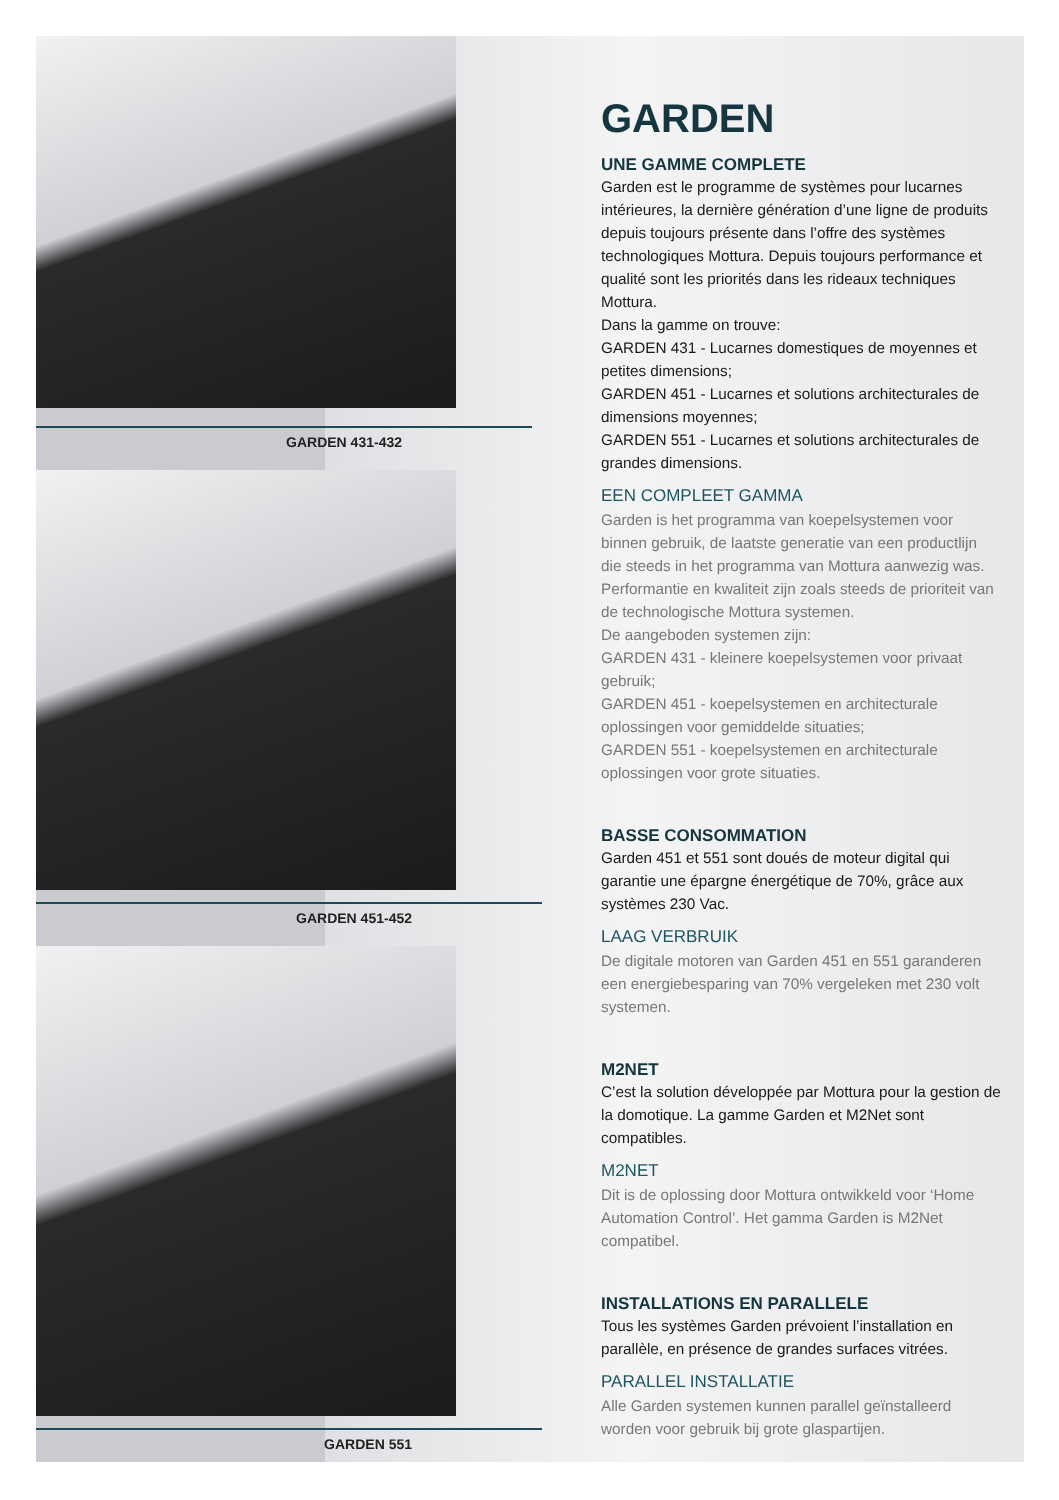GARDEN 431-432
GARDEN 451-452
GARDEN 551
GARDEN
UNE GAMME COMPLETE
Garden est le programme de systèmes pour lucarnes intérieures, la dernière génération d’une ligne de produits depuis toujours présente dans l’offre des systèmes technologiques Mottura. Depuis toujours performance et qualité sont les priorités dans les rideaux techniques Mottura.
Dans la gamme on trouve:
GARDEN 431 - Lucarnes domestiques de moyennes et petites dimensions;
GARDEN 451 - Lucarnes et solutions architecturales de dimensions moyennes;
GARDEN 551 - Lucarnes et solutions architecturales de grandes dimensions.
EEN COMPLEET GAMMA
Garden is het programma van koepelsystemen voor binnen gebruik, de laatste generatie van een productlijn die steeds in het programma van Mottura aanwezig was.
Performantie en kwaliteit zijn zoals steeds de prioriteit van de technologische Mottura systemen.
De aangeboden systemen zijn:
GARDEN 431 - kleinere koepelsystemen voor privaat gebruik;
GARDEN 451 - koepelsystemen en architecturale oplossingen voor gemiddelde situaties;
GARDEN 551 - koepelsystemen en architecturale oplossingen voor grote situaties.
BASSE CONSOMMATION
Garden 451 et 551 sont doués de moteur digital qui garantie une épargne énergétique de 70%, grâce aux systèmes 230 Vac.
LAAG VERBRUIK
De digitale motoren van Garden 451 en 551 garanderen een energiebesparing van 70% vergeleken met 230 volt systemen.
M2NET
C’est la solution développée par Mottura pour la gestion de la domotique. La gamme Garden et M2Net sont compatibles.
M2NET
Dit is de oplossing door Mottura ontwikkeld voor ‘Home Automation Control’. Het gamma Garden is M2Net compatibel.
INSTALLATIONS EN PARALLELE
Tous les systèmes Garden prévoient l’installation en parallèle, en présence de grandes surfaces vitrées.
PARALLEL INSTALLATIE
Alle Garden systemen kunnen parallel geïnstalleerd worden voor gebruik bij grote glaspartijen.